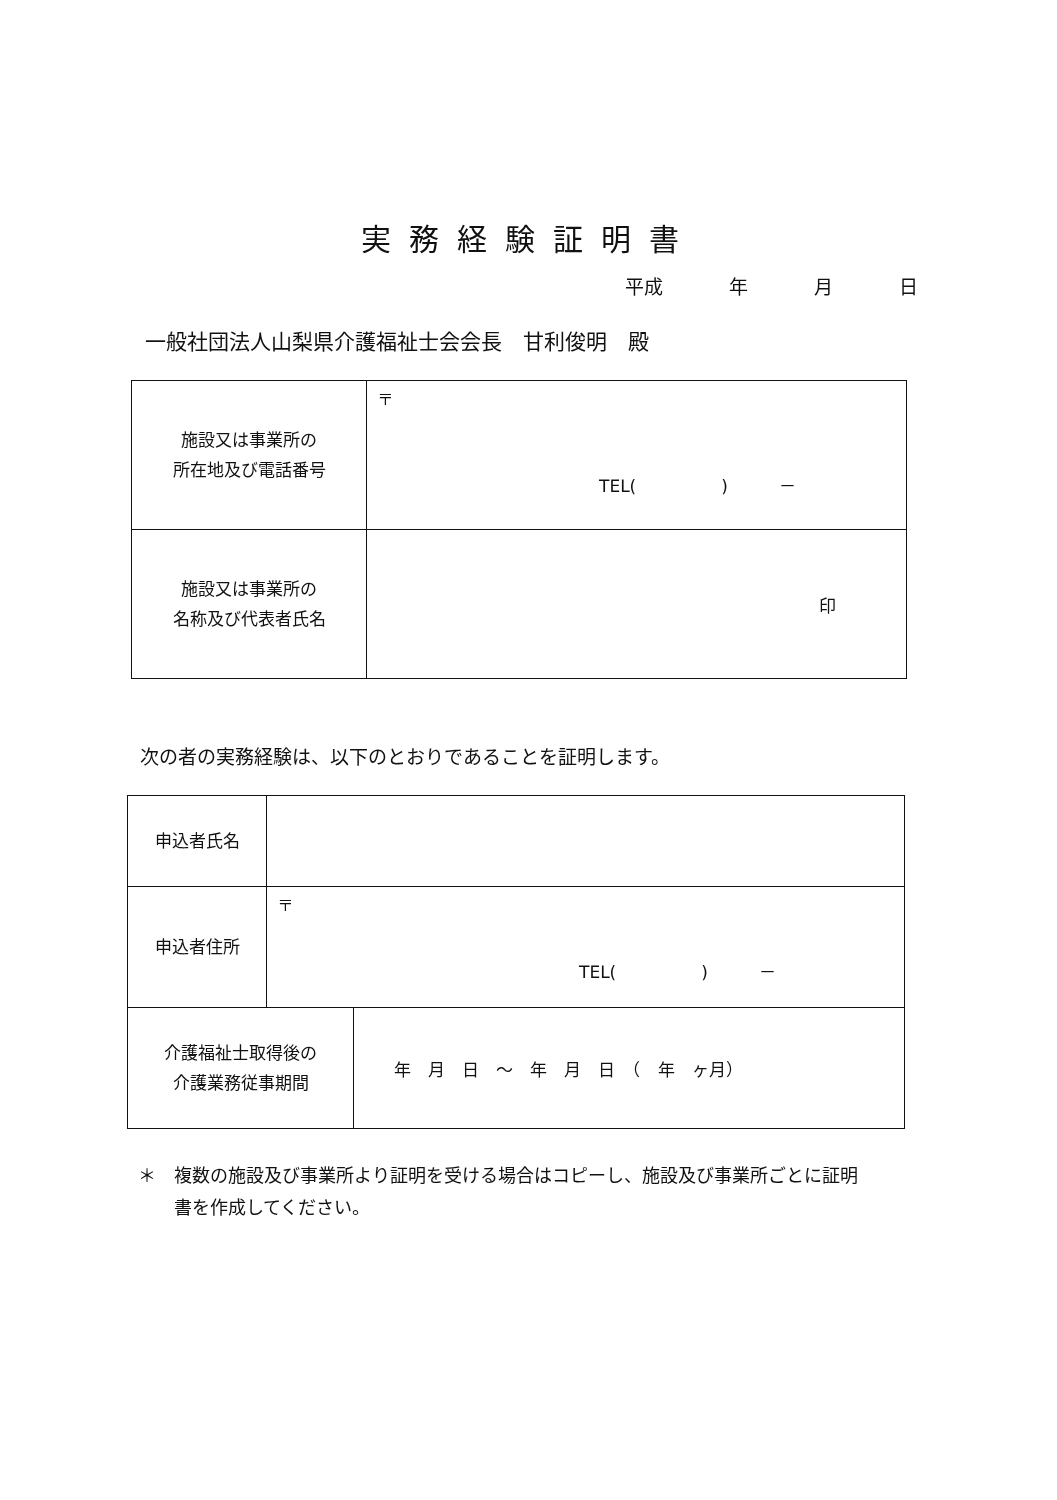実務経験証明書
平成 年 月 日
一般社団法人山梨県介護福祉士会会長　甘利俊明　殿
| 施設又は事業所の 所在地及び電話番号 | 〒 TEL( ) － |
| 施設又は事業所の 名称及び代表者氏名 | 印 |
次の者の実務経験は、以下のとおりであることを証明します。
| 申込者氏名 | | |
| 申込者住所 | 〒 TEL( ) － | |
| 介護福祉士取得後の 介護業務従事期間 | | 年 月 日 ～ 年 月 日 （ 年 ヶ月） |
＊　複数の施設及び事業所より証明を受ける場合はコピーし、施設及び事業所ごとに証明
　　書を作成してください。